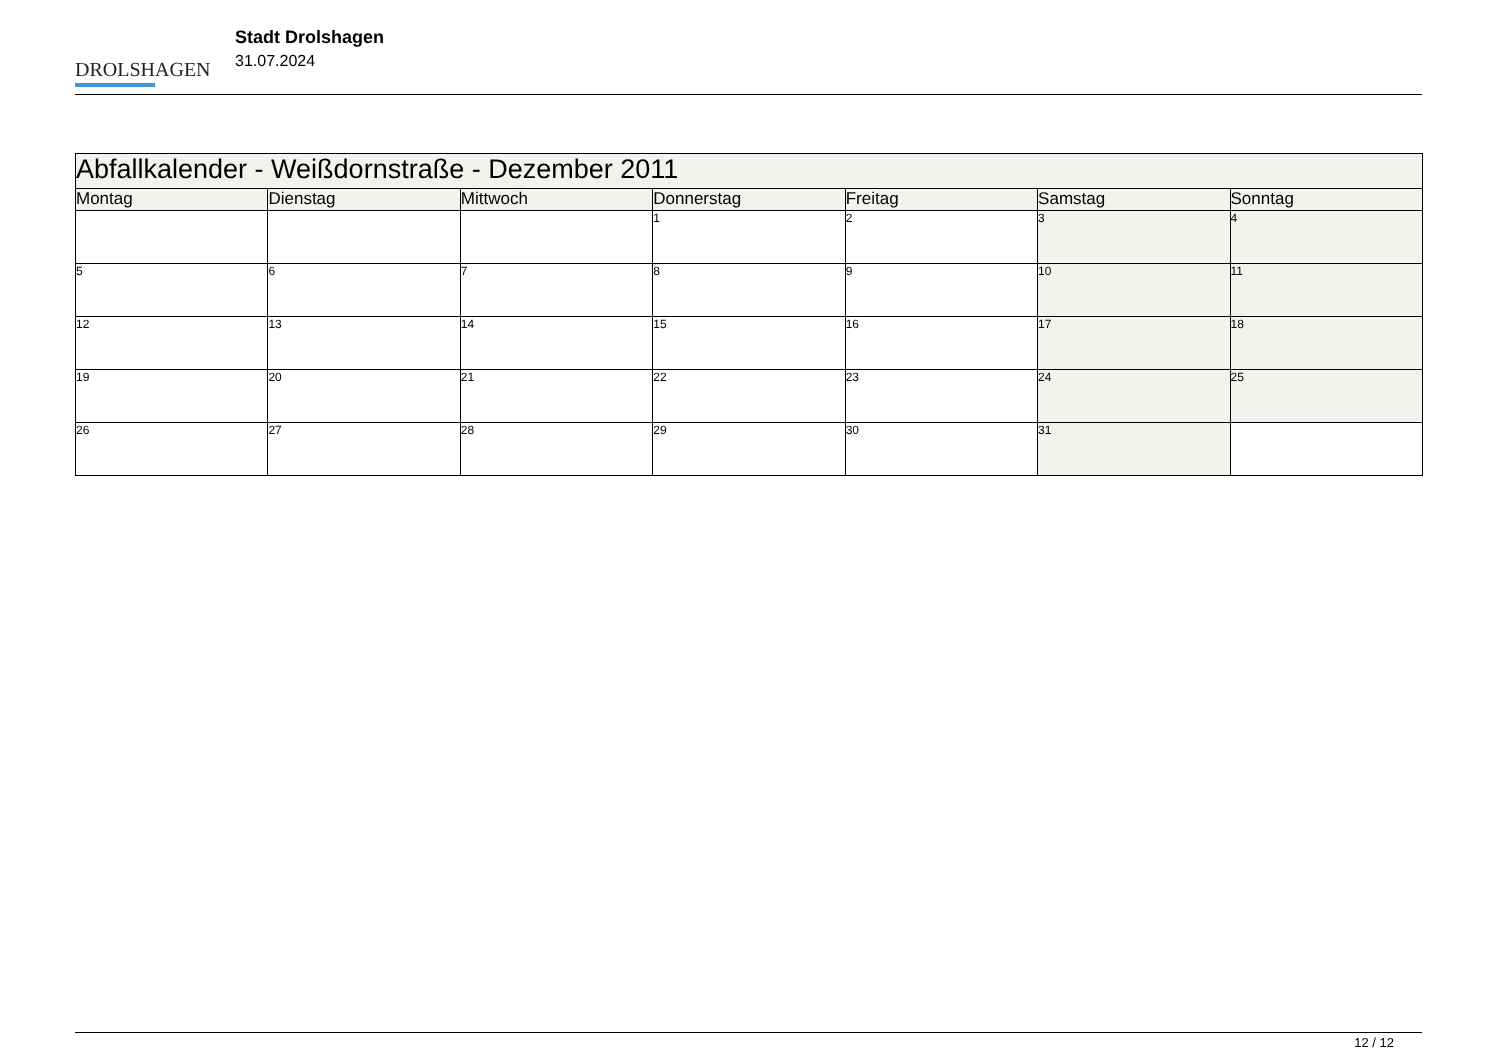DROLSHAGEN
Stadt Drolshagen
31.07.2024
| Abfallkalender - Weißdornstraße - Dezember 2011 | | | | | | |
| --- | --- | --- | --- | --- | --- | --- |
| Montag | Dienstag | Mittwoch | Donnerstag | Freitag | Samstag | Sonntag |
| | | | 1 | 2 | 3 | 4 |
| 5 | 6 | 7 | 8 | 9 | 10 | 11 |
| 12 | 13 | 14 | 15 | 16 | 17 | 18 |
| 19 | 20 | 21 | 22 | 23 | 24 | 25 |
| 26 | 27 | 28 | 29 | 30 | 31 | |
12 / 12